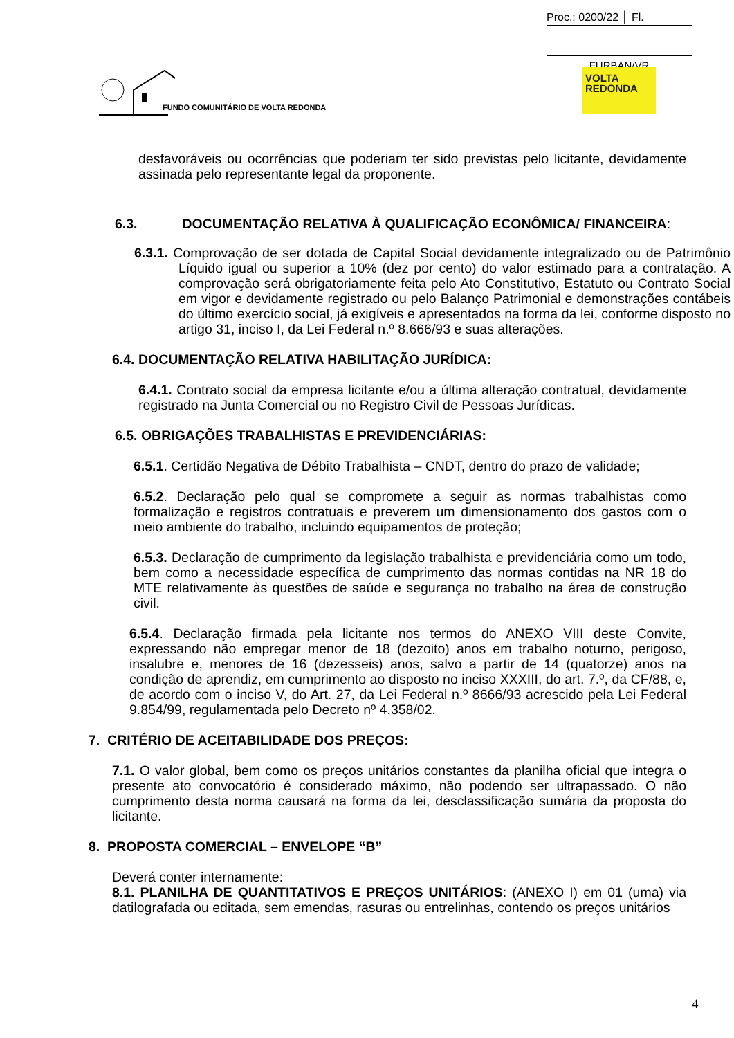Proc.: 0200/22 │ Fl.
FURBAN/VR
VOLTA
REDONDA
FUNDO COMUNITÁRIO DE VOLTA REDONDA
desfavoráveis ou ocorrências que poderiam ter sido previstas pelo licitante, devidamente assinada pelo representante legal da proponente.
6.3. DOCUMENTAÇÃO RELATIVA À QUALIFICAÇÃO ECONÔMICA/ FINANCEIRA:
6.3.1. Comprovação de ser dotada de Capital Social devidamente integralizado ou de Patrimônio Líquido igual ou superior a 10% (dez por cento) do valor estimado para a contratação. A comprovação será obrigatoriamente feita pelo Ato Constitutivo, Estatuto ou Contrato Social em vigor e devidamente registrado ou pelo Balanço Patrimonial e demonstrações contábeis do último exercício social, já exigíveis e apresentados na forma da lei, conforme disposto no artigo 31, inciso I, da Lei Federal n.º 8.666/93 e suas alterações.
6.4. DOCUMENTAÇÃO RELATIVA HABILITAÇÃO JURÍDICA:
6.4.1. Contrato social da empresa licitante e/ou a última alteração contratual, devidamente registrado na Junta Comercial ou no Registro Civil de Pessoas Jurídicas.
6.5. OBRIGAÇÕES TRABALHISTAS E PREVIDENCIÁRIAS:
6.5.1. Certidão Negativa de Débito Trabalhista – CNDT, dentro do prazo de validade;
6.5.2. Declaração pelo qual se compromete a seguir as normas trabalhistas como formalização e registros contratuais e preverem um dimensionamento dos gastos com o meio ambiente do trabalho, incluindo equipamentos de proteção;
6.5.3. Declaração de cumprimento da legislação trabalhista e previdenciária como um todo, bem como a necessidade específica de cumprimento das normas contidas na NR 18 do MTE relativamente às questões de saúde e segurança no trabalho na área de construção civil.
6.5.4. Declaração firmada pela licitante nos termos do ANEXO VIII deste Convite, expressando não empregar menor de 18 (dezoito) anos em trabalho noturno, perigoso, insalubre e, menores de 16 (dezesseis) anos, salvo a partir de 14 (quatorze) anos na condição de aprendiz, em cumprimento ao disposto no inciso XXXIII, do art. 7.º, da CF/88, e, de acordo com o inciso V, do Art. 27, da Lei Federal n.º 8666/93 acrescido pela Lei Federal 9.854/99, regulamentada pelo Decreto nº 4.358/02.
7. CRITÉRIO DE ACEITABILIDADE DOS PREÇOS:
7.1. O valor global, bem como os preços unitários constantes da planilha oficial que integra o presente ato convocatório é considerado máximo, não podendo ser ultrapassado. O não cumprimento desta norma causará na forma da lei, desclassificação sumária da proposta do licitante.
8. PROPOSTA COMERCIAL – ENVELOPE “B”
Deverá conter internamente:
8.1. PLANILHA DE QUANTITATIVOS E PREÇOS UNITÁRIOS: (ANEXO I) em 01 (uma) via datilografada ou editada, sem emendas, rasuras ou entrelinhas, contendo os preços unitários
4